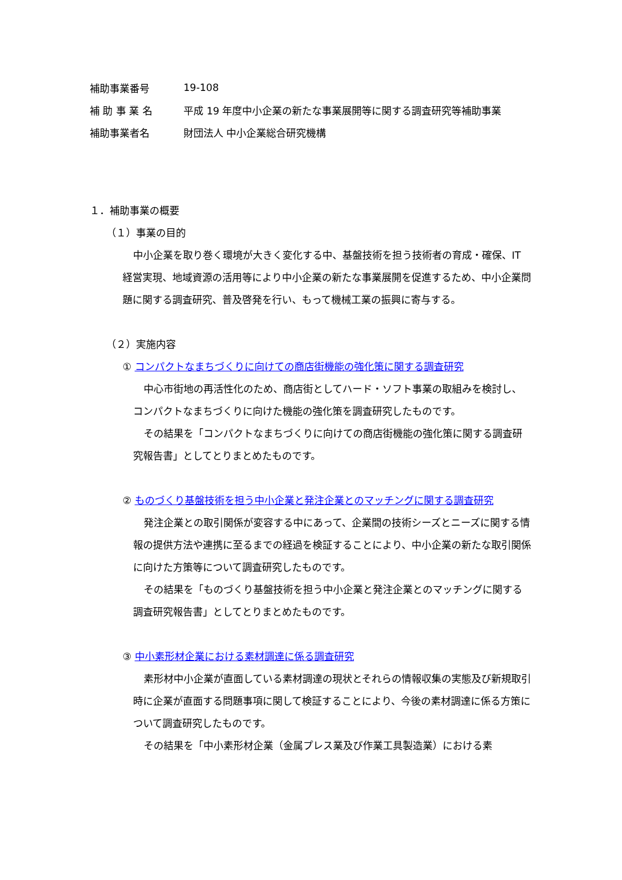| 補助事業番号 | 19-108 |
| 補 助 事 業 名 | 平成 19 年度中小企業の新たな事業展開等に関する調査研究等補助事業 |
| 補助事業者名 | 財団法人 中小企業総合研究機構 |
１．補助事業の概要
（１）事業の目的
中小企業を取り巻く環境が大きく変化する中、基盤技術を担う技術者の育成・確保、IT 経営実現、地域資源の活用等により中小企業の新たな事業展開を促進するため、中小企業問題に関する調査研究、普及啓発を行い、もって機械工業の振興に寄与する。
（２）実施内容
① コンパクトなまちづくりに向けての商店街機能の強化策に関する調査研究
中心市街地の再活性化のため、商店街としてハード・ソフト事業の取組みを検討し、コンパクトなまちづくりに向けた機能の強化策を調査研究したものです。
その結果を「コンパクトなまちづくりに向けての商店街機能の強化策に関する調査研究報告書」としてとりまとめたものです。
② ものづくり基盤技術を担う中小企業と発注企業とのマッチングに関する調査研究
発注企業との取引関係が変容する中にあって、企業間の技術シーズとニーズに関する情報の提供方法や連携に至るまでの経過を検証することにより、中小企業の新たな取引関係に向けた方策等について調査研究したものです。
その結果を「ものづくり基盤技術を担う中小企業と発注企業とのマッチングに関する調査研究報告書」としてとりまとめたものです。
③ 中小素形材企業における素材調達に係る調査研究
素形材中小企業が直面している素材調達の現状とそれらの情報収集の実態及び新規取引時に企業が直面する問題事項に関して検証することにより、今後の素材調達に係る方策について調査研究したものです。
その結果を「中小素形材企業（金属プレス業及び作業工具製造業）における素